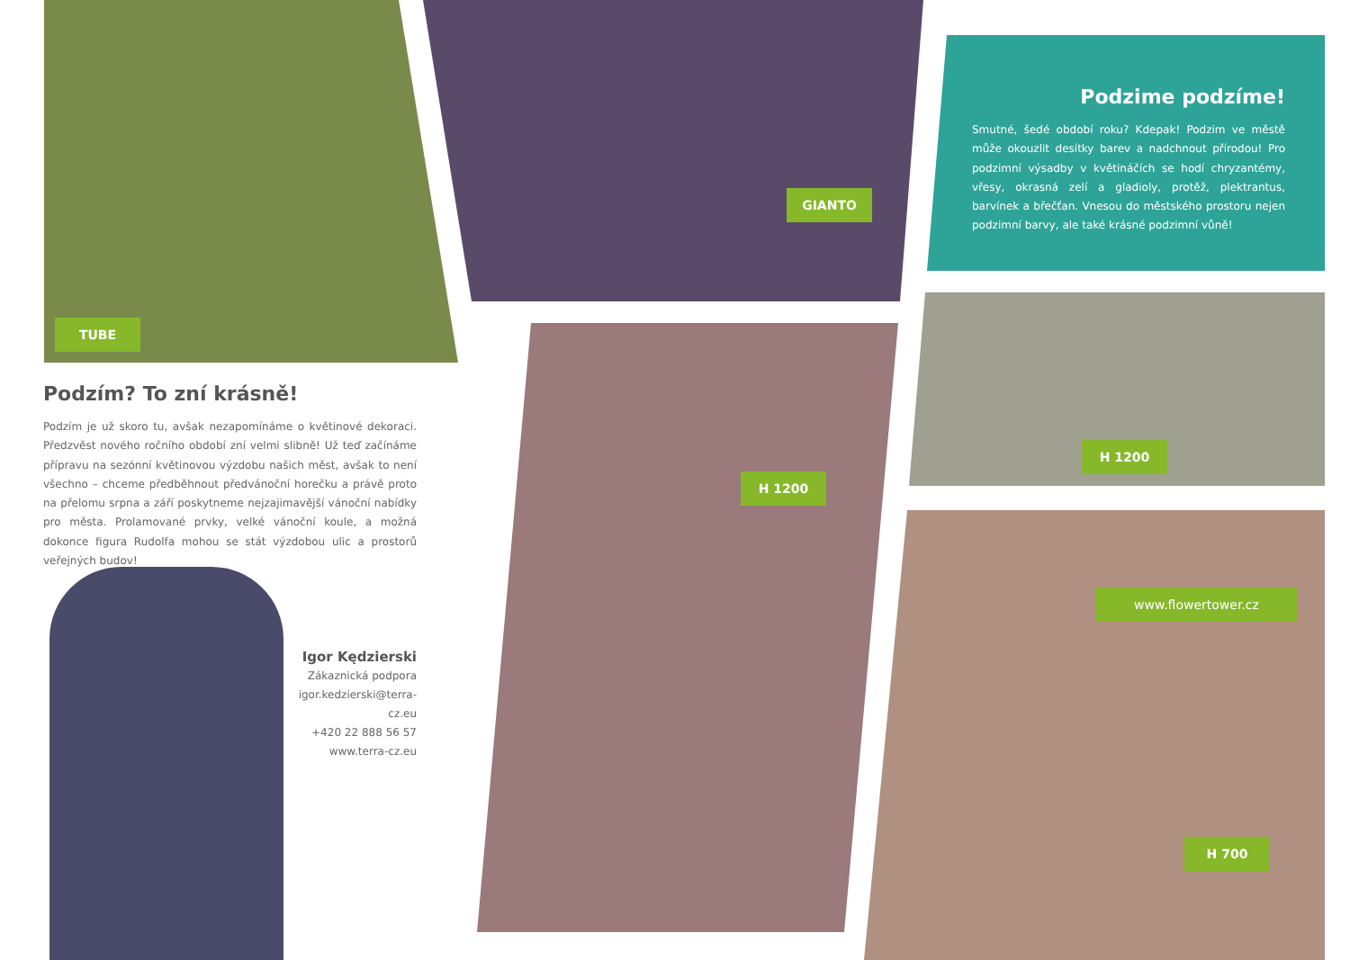TUBE
GIANTO
H 1200
H 1200
www.flowertower.cz
H 700
Podzime podzíme!
Smutné, šedé období roku? Kdepak! Podzim ve městě může okouzlit desítky barev a nadchnout přírodou! Pro podzimní výsadby v květináčích se hodí chryzantémy, vřesy, okrasná zelí a gladioly, protěž, plektrantus, barvínek a břečťan. Vnesou do městského prostoru nejen podzimní barvy, ale také krásné podzimní vůně!
Podzím? To zní krásně!
Podzím je už skoro tu, avšak nezapomínáme o květinové dekoraci. Předzvěst nového ročního období zní velmi slibně! Už teď začínáme přípravu na sezónní květinovou výzdobu našich měst, avšak to není všechno – chceme předběhnout předvánoční horečku a právě proto na přelomu srpna a září poskytneme nejzajimavější vánoční nabídky pro města. Prolamované prvky, velké vánoční koule, a možná dokonce figura Rudolfa mohou se stát výzdobou ulic a prostorů veřejných budov!
Igor Kędzierski
Zákaznická podpora
igor.kedzierski@terra-cz.eu
+420 22 888 56 57
www.terra-cz.eu